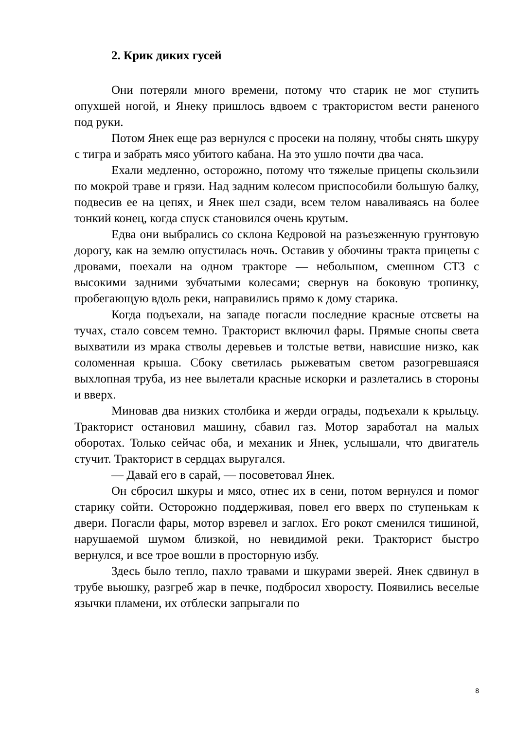2. Крик диких гусей
Они потеряли много времени, потому что старик не мог ступить опухшей ногой, и Янеку пришлось вдвоем с трактористом вести раненого под руки.
Потом Янек еще раз вернулся с просеки на поляну, чтобы снять шкуру с тигра и забрать мясо убитого кабана. На это ушло почти два часа.
Ехали медленно, осторожно, потому что тяжелые прицепы скользили по мокрой траве и грязи. Над задним колесом приспособили большую балку, подвесив ее на цепях, и Янек шел сзади, всем телом наваливаясь на более тонкий конец, когда спуск становился очень крутым.
Едва они выбрались со склона Кедровой на разъезженную грунтовую дорогу, как на землю опустилась ночь. Оставив у обочины тракта прицепы с дровами, поехали на одном тракторе — небольшом, смешном СТЗ с высокими задними зубчатыми колесами; свернув на боковую тропинку, пробегающую вдоль реки, направились прямо к дому старика.
Когда подъехали, на западе погасли последние красные отсветы на тучах, стало совсем темно. Тракторист включил фары. Прямые снопы света выхватили из мрака стволы деревьев и толстые ветви, нависшие низко, как соломенная крыша. Сбоку светилась рыжеватым светом разогревшаяся выхлопная труба, из нее вылетали красные искорки и разлетались в стороны и вверх.
Миновав два низких столбика и жерди ограды, подъехали к крыльцу. Тракторист остановил машину, сбавил газ. Мотор заработал на малых оборотах. Только сейчас оба, и механик и Янек, услышали, что двигатель стучит. Тракторист в сердцах выругался.
— Давай его в сарай, — посоветовал Янек.
Он сбросил шкуры и мясо, отнес их в сени, потом вернулся и помог старику сойти. Осторожно поддерживая, повел его вверх по ступенькам к двери. Погасли фары, мотор взревел и заглох. Его рокот сменился тишиной, нарушаемой шумом близкой, но невидимой реки. Тракторист быстро вернулся, и все трое вошли в просторную избу.
Здесь было тепло, пахло травами и шкурами зверей. Янек сдвинул в трубе вьюшку, разгреб жар в печке, подбросил хворосту. Появились веселые язычки пламени, их отблески запрыгали по
8